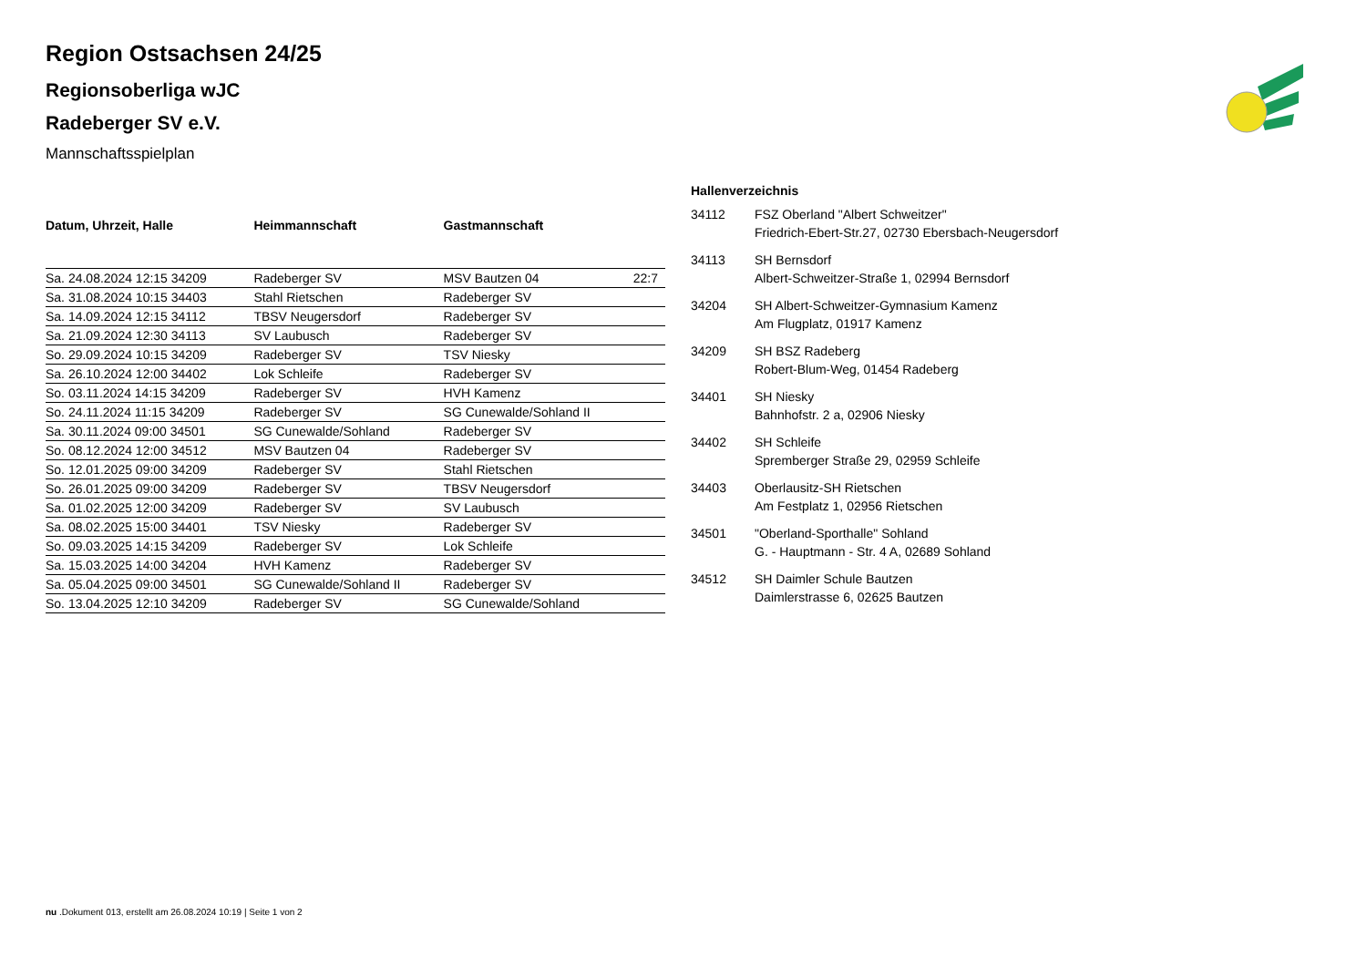Region Ostsachsen 24/25
Regionsoberliga wJC
Radeberger SV e.V.
Mannschaftsspielplan
| Datum, Uhrzeit, Halle | Heimmannschaft | Gastmannschaft | |
| --- | --- | --- | --- |
| Sa. 24.08.2024 12:15 34209 | Radeberger SV | MSV Bautzen 04 | 22:7 |
| Sa. 31.08.2024 10:15 34403 | Stahl Rietschen | Radeberger SV | |
| Sa. 14.09.2024 12:15 34112 | TBSV Neugersdorf | Radeberger SV | |
| Sa. 21.09.2024 12:30 34113 | SV Laubusch | Radeberger SV | |
| So. 29.09.2024 10:15 34209 | Radeberger SV | TSV Niesky | |
| Sa. 26.10.2024 12:00 34402 | Lok Schleife | Radeberger SV | |
| So. 03.11.2024 14:15 34209 | Radeberger SV | HVH Kamenz | |
| So. 24.11.2024 11:15 34209 | Radeberger SV | SG Cunewalde/Sohland II | |
| Sa. 30.11.2024 09:00 34501 | SG Cunewalde/Sohland | Radeberger SV | |
| So. 08.12.2024 12:00 34512 | MSV Bautzen 04 | Radeberger SV | |
| So. 12.01.2025 09:00 34209 | Radeberger SV | Stahl Rietschen | |
| So. 26.01.2025 09:00 34209 | Radeberger SV | TBSV Neugersdorf | |
| Sa. 01.02.2025 12:00 34209 | Radeberger SV | SV Laubusch | |
| Sa. 08.02.2025 15:00 34401 | TSV Niesky | Radeberger SV | |
| So. 09.03.2025 14:15 34209 | Radeberger SV | Lok Schleife | |
| Sa. 15.03.2025 14:00 34204 | HVH Kamenz | Radeberger SV | |
| Sa. 05.04.2025 09:00 34501 | SG Cunewalde/Sohland II | Radeberger SV | |
| So. 13.04.2025 12:10 34209 | Radeberger SV | SG Cunewalde/Sohland | |
| Hallenverzeichnis | |
| --- | --- |
| 34112 | FSZ Oberland "Albert Schweitzer" Friedrich-Ebert-Str.27, 02730 Ebersbach-Neugersdorf |
| 34113 | SH Bernsdorf Albert-Schweitzer-Straße 1, 02994 Bernsdorf |
| 34204 | SH Albert-Schweitzer-Gymnasium Kamenz Am Flugplatz, 01917 Kamenz |
| 34209 | SH BSZ Radeberg Robert-Blum-Weg, 01454 Radeberg |
| 34401 | SH Niesky Bahnhofstr. 2 a, 02906 Niesky |
| 34402 | SH Schleife Spremberger Straße 29, 02959 Schleife |
| 34403 | Oberlausitz-SH Rietschen Am Festplatz 1, 02956 Rietschen |
| 34501 | "Oberland-Sporthalle" Sohland G. - Hauptmann - Str. 4 A, 02689 Sohland |
| 34512 | SH Daimler Schule Bautzen Daimlerstrasse 6, 02625 Bautzen |
nu .Dokument 013, erstellt am 26.08.2024 10:19 | Seite 1 von 2